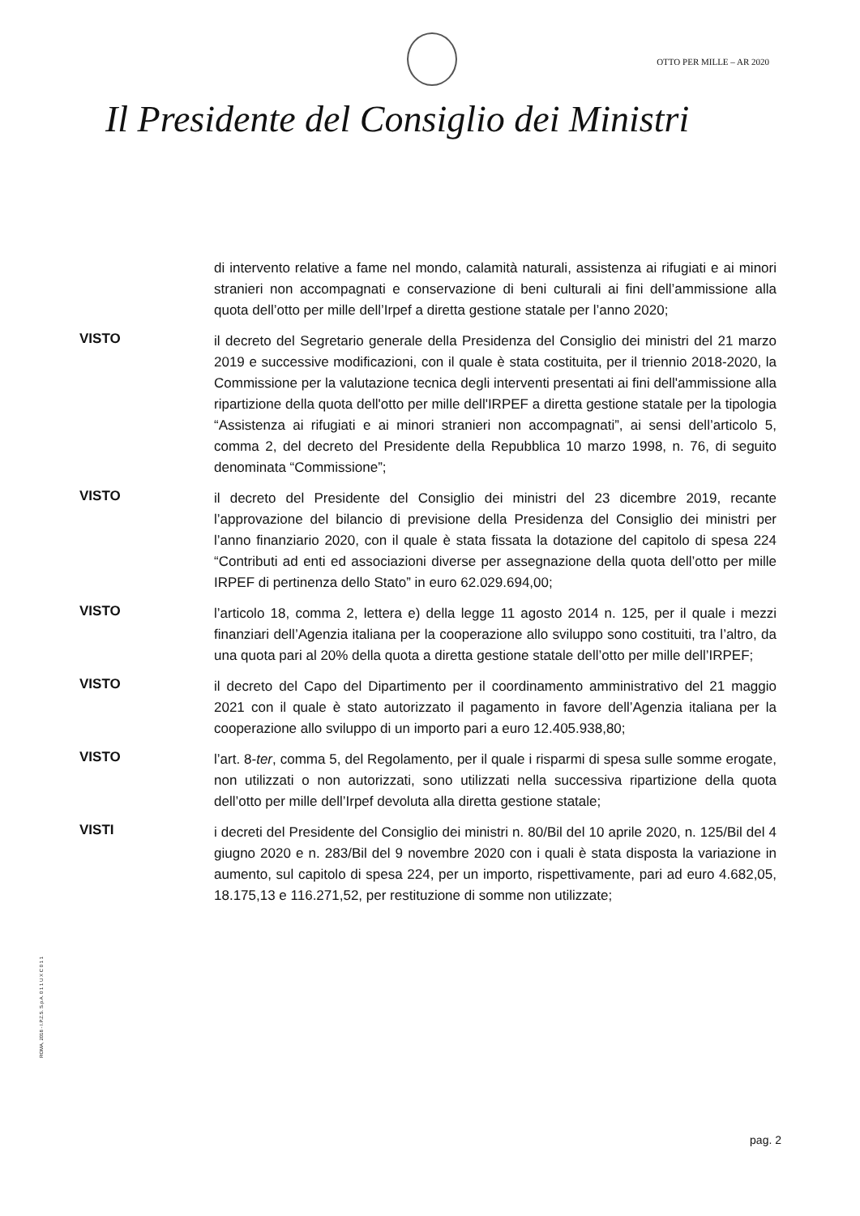OTTO PER MILLE – AR 2020
Il Presidente del Consiglio dei Ministri
di intervento relative a fame nel mondo, calamità naturali, assistenza ai rifugiati e ai minori stranieri non accompagnati e conservazione di beni culturali ai fini dell’ammissione alla quota dell’otto per mille dell’Irpef a diretta gestione statale per l’anno 2020;
VISTO
il decreto del Segretario generale della Presidenza del Consiglio dei ministri del 21 marzo 2019 e successive modificazioni, con il quale è stata costituita, per il triennio 2018-2020, la Commissione per la valutazione tecnica degli interventi presentati ai fini dell'ammissione alla ripartizione della quota dell'otto per mille dell'IRPEF a diretta gestione statale per la tipologia “Assistenza ai rifugiati e ai minori stranieri non accompagnati”, ai sensi dell’articolo 5, comma 2, del decreto del Presidente della Repubblica 10 marzo 1998, n. 76, di seguito denominata “Commissione”;
VISTO
il decreto del Presidente del Consiglio dei ministri del 23 dicembre 2019, recante l’approvazione del bilancio di previsione della Presidenza del Consiglio dei ministri per l’anno finanziario 2020, con il quale è stata fissata la dotazione del capitolo di spesa 224 “Contributi ad enti ed associazioni diverse per assegnazione della quota dell’otto per mille IRPEF di pertinenza dello Stato” in euro 62.029.694,00;
VISTO
l’articolo 18, comma 2, lettera e) della legge 11 agosto 2014 n. 125, per il quale i mezzi finanziari dell’Agenzia italiana per la cooperazione allo sviluppo sono costituiti, tra l’altro, da una quota pari al 20% della quota a diretta gestione statale dell’otto per mille dell’IRPEF;
VISTO
il decreto del Capo del Dipartimento per il coordinamento amministrativo del 21 maggio 2021 con il quale è stato autorizzato il pagamento in favore dell’Agenzia italiana per la cooperazione allo sviluppo di un importo pari a euro 12.405.938,80;
VISTO
l’art. 8-ter, comma 5, del Regolamento, per il quale i risparmi di spesa sulle somme erogate, non utilizzati o non autorizzati, sono utilizzati nella successiva ripartizione della quota dell’otto per mille dell’Irpef devoluta alla diretta gestione statale;
VISTI
i decreti del Presidente del Consiglio dei ministri n. 80/Bil del 10 aprile 2020, n. 125/Bil del 4 giugno 2020 e n. 283/Bil del 9 novembre 2020 con i quali è stata disposta la variazione in aumento, sul capitolo di spesa 224, per un importo, rispettivamente, pari ad euro 4.682,05, 18.175,13 e 116.271,52, per restituzione di somme non utilizzate;
ROMA, 2018 - I.P.Z.S. S.p.A. 0 1 1 U X C 0 1 1
pag. 2